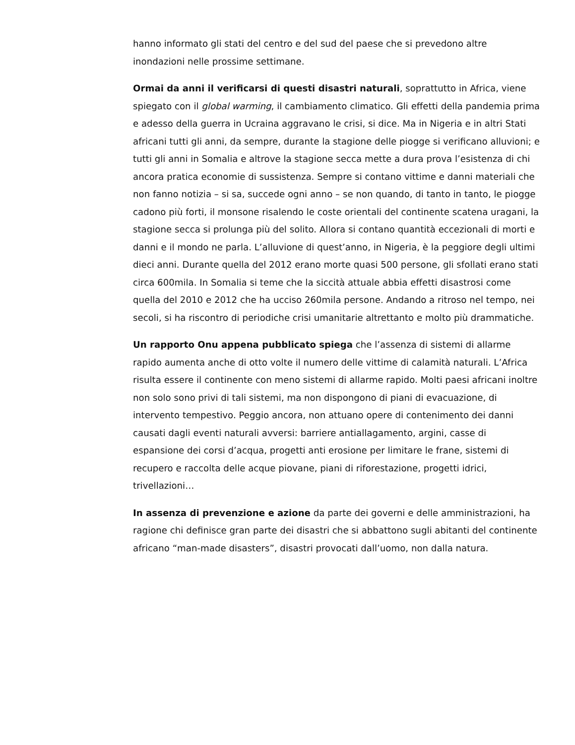hanno informato gli stati del centro e del sud del paese che si prevedono altre inondazioni nelle prossime settimane.
Ormai da anni il verificarsi di questi disastri naturali, soprattutto in Africa, viene spiegato con il global warming, il cambiamento climatico. Gli effetti della pandemia prima e adesso della guerra in Ucraina aggravano le crisi, si dice. Ma in Nigeria e in altri Stati africani tutti gli anni, da sempre, durante la stagione delle piogge si verificano alluvioni; e tutti gli anni in Somalia e altrove la stagione secca mette a dura prova l’esistenza di chi ancora pratica economie di sussistenza. Sempre si contano vittime e danni materiali che non fanno notizia – si sa, succede ogni anno – se non quando, di tanto in tanto, le piogge cadono più forti, il monsone risalendo le coste orientali del continente scatena uragani, la stagione secca si prolunga più del solito. Allora si contano quantità eccezionali di morti e danni e il mondo ne parla. L’alluvione di quest’anno, in Nigeria, è la peggiore degli ultimi dieci anni. Durante quella del 2012 erano morte quasi 500 persone, gli sfollati erano stati circa 600mila. In Somalia si teme che la siccità attuale abbia effetti disastrosi come quella del 2010 e 2012 che ha ucciso 260mila persone. Andando a ritroso nel tempo, nei secoli, si ha riscontro di periodiche crisi umanitarie altrettanto e molto più drammatiche.
Un rapporto Onu appena pubblicato spiega che l’assenza di sistemi di allarme rapido aumenta anche di otto volte il numero delle vittime di calamità naturali. L’Africa risulta essere il continente con meno sistemi di allarme rapido. Molti paesi africani inoltre non solo sono privi di tali sistemi, ma non dispongono di piani di evacuazione, di intervento tempestivo. Peggio ancora, non attuano opere di contenimento dei danni causati dagli eventi naturali avversi: barriere antiallagamento, argini, casse di espansione dei corsi d’acqua, progetti anti erosione per limitare le frane, sistemi di recupero e raccolta delle acque piovane, piani di riforestazione, progetti idrici, trivellazioni…
In assenza di prevenzione e azione da parte dei governi e delle amministrazioni, ha ragione chi definisce gran parte dei disastri che si abbattono sugli abitanti del continente africano “man-made disasters”, disastri provocati dall’uomo, non dalla natura.